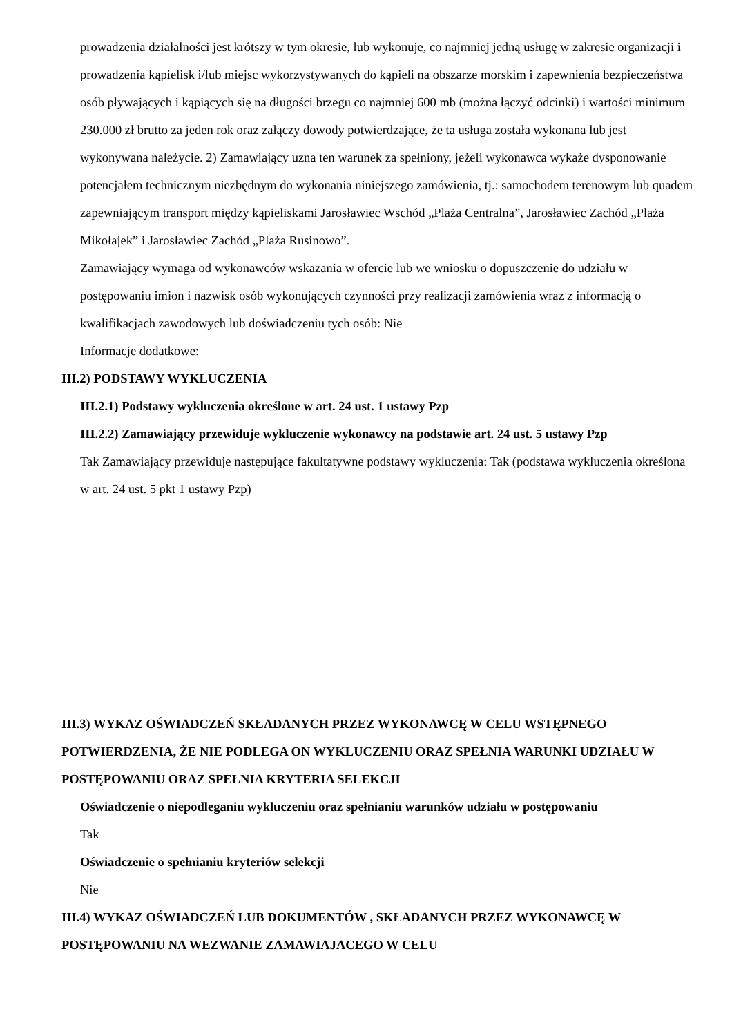prowadzenia działalności jest krótszy w tym okresie, lub wykonuje, co najmniej jedną usługę w zakresie organizacji i prowadzenia kąpielisk i/lub miejsc wykorzystywanych do kąpieli na obszarze morskim i zapewnienia bezpieczeństwa osób pływających i kąpiących się na długości brzegu co najmniej 600 mb (można łączyć odcinki) i wartości minimum 230.000 zł brutto za jeden rok oraz załączy dowody potwierdzające, że ta usługa została wykonana lub jest wykonywana należycie. 2) Zamawiający uzna ten warunek za spełniony, jeżeli wykonawca wykaże dysponowanie potencjałem technicznym niezbędnym do wykonania niniejszego zamówienia, tj.: samochodem terenowym lub quadem zapewniającym transport między kąpieliskami Jarosławiec Wschód „Plaża Centralna”, Jarosławiec Zachód „Plaża Mikołajek” i Jarosławiec Zachód „Plaża Rusinowo”.
Zamawiający wymaga od wykonawców wskazania w ofercie lub we wniosku o dopuszczenie do udziału w postępowaniu imion i nazwisk osób wykonujących czynności przy realizacji zamówienia wraz z informacją o kwalifikacjach zawodowych lub doświadczeniu tych osób: Nie
Informacje dodatkowe:
III.2) PODSTAWY WYKLUCZENIA
III.2.1) Podstawy wykluczenia określone w art. 24 ust. 1 ustawy Pzp
III.2.2) Zamawiający przewiduje wykluczenie wykonawcy na podstawie art. 24 ust. 5 ustawy Pzp
Tak Zamawiający przewiduje następujące fakultatywne podstawy wykluczenia: Tak (podstawa wykluczenia określona w art. 24 ust. 5 pkt 1 ustawy Pzp)
III.3) WYKAZ OŚWIADCZEŃ SKŁADANYCH PRZEZ WYKONAWCĘ W CELU WSTĘPNEGO POTWIERDZENIA, ŻE NIE PODLEGA ON WYKLUCZENIU ORAZ SPEŁNIA WARUNKI UDZIAŁU W POSTĘPOWANIU ORAZ SPEŁNIA KRYTERIA SELEKCJI
Oświadczenie o niepodleganiu wykluczeniu oraz spełnianiu warunków udziału w postępowaniu
Tak
Oświadczenie o spełnianiu kryteriów selekcji
Nie
III.4) WYKAZ OŚWIADCZEŃ LUB DOKUMENTÓW , SKŁADANYCH PRZEZ WYKONAWCĘ W POSTĘPOWANIU NA WEZWANIE ZAMAWIAJACEGO W CELU